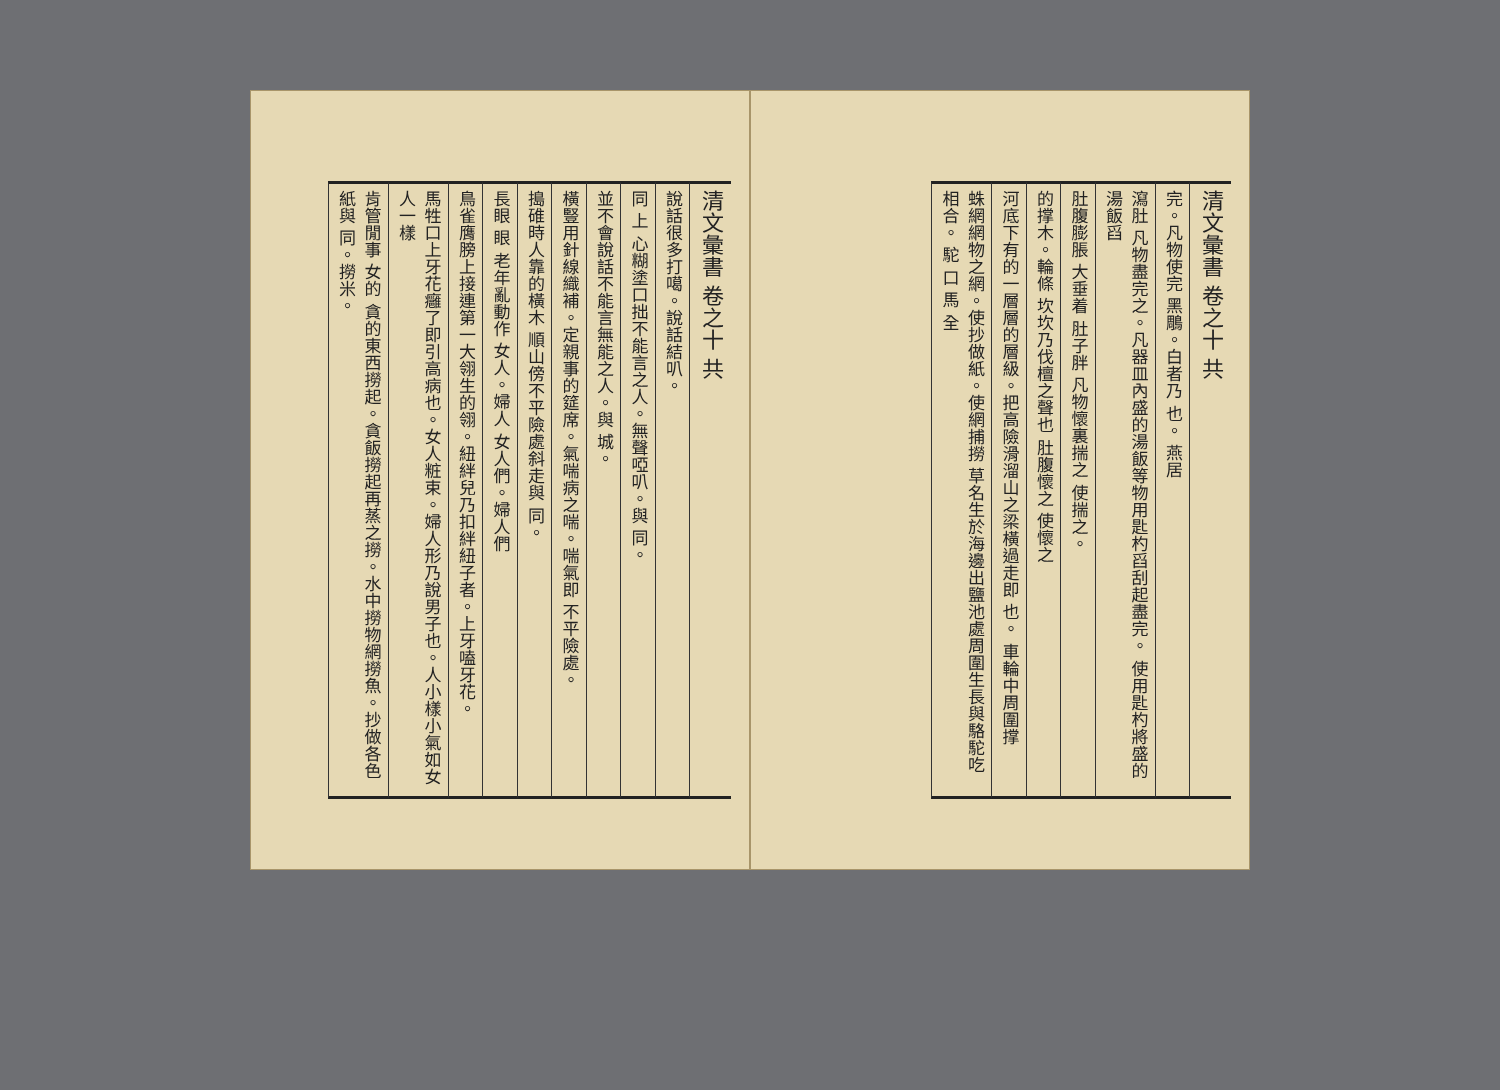清文彙書 卷之十 共
說話很多打噶。說話結叭。
同 上 心糊塗口拙不能言之人。無聲啞叭。與 同。
並不會說話不能言無能之人。與 城。
橫豎用針線織補。定親事的筵席。氣喘病之喘。喘氣即 不平險處。
搗碓時人靠的橫木 順山傍不平險處斜走與 同。
長眼 眼 老年亂動作 女人。婦人 女人們。婦人們
鳥雀膺膀上接連第一大翎生的翎。紐絆兒乃扣絆紐子者。上牙嗑牙花。
馬牲口上牙花癰了即引高病也。女人粧束。婦人形乃說男子也。人小樣小氣如女人一樣
肯管閒事 女的 貪的東西撈起。貪飯撈起再蒸之撈。水中撈物網撈魚。抄做各色紙與 同。撈米。
清文彙書 卷之十 共
完。凡物使完 黑鵰。白者乃 也。 燕居
瀉肚 凡物盡完之。凡器皿內盛的湯飯等物用匙杓舀刮起盡完。 使用匙杓將盛的湯飯舀
肚腹膨脹 大垂着 肚子胖 凡物懷裏揣之 使揣之。
的撑木。輪條 坎坎乃伐檀之聲也 肚腹懷之 使懷之
河底下有的一層層的層級。把高險滑溜山之梁橫過走即 也。 車輪中周圍撑
蛛網網物之網。使抄做紙。使網捕撈 草名生於海邊出鹽池處周圍生長與駱駝吃相合。 駝 口 馬 全